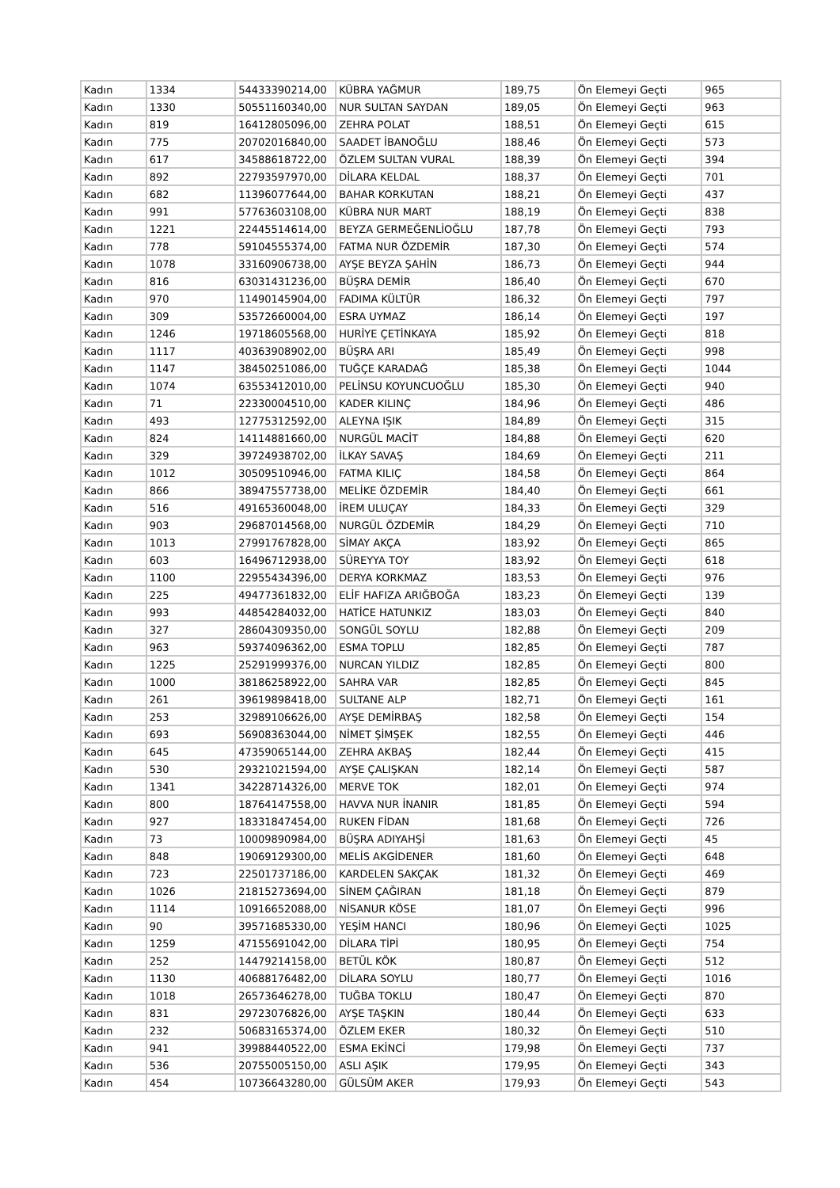| Kadın | 1334 | 54433390214,00 | KÜBRA YAĞMUR | 189,75 | Ön Elemeyi Geçti | 965 |
| Kadın | 1330 | 50551160340,00 | NUR SULTAN SAYDAN | 189,05 | Ön Elemeyi Geçti | 963 |
| Kadın | 819 | 16412805096,00 | ZEHRA POLAT | 188,51 | Ön Elemeyi Geçti | 615 |
| Kadın | 775 | 20702016840,00 | SAADET İBANOĞLU | 188,46 | Ön Elemeyi Geçti | 573 |
| Kadın | 617 | 34588618722,00 | ÖZLEM SULTAN VURAL | 188,39 | Ön Elemeyi Geçti | 394 |
| Kadın | 892 | 22793597970,00 | DİLARA KELDAL | 188,37 | Ön Elemeyi Geçti | 701 |
| Kadın | 682 | 11396077644,00 | BAHAR KORKUTAN | 188,21 | Ön Elemeyi Geçti | 437 |
| Kadın | 991 | 57763603108,00 | KÜBRA NUR MART | 188,19 | Ön Elemeyi Geçti | 838 |
| Kadın | 1221 | 22445514614,00 | BEYZA GERMEĞENLİOĞLU | 187,78 | Ön Elemeyi Geçti | 793 |
| Kadın | 778 | 59104555374,00 | FATMA NUR ÖZDEMİR | 187,30 | Ön Elemeyi Geçti | 574 |
| Kadın | 1078 | 33160906738,00 | AYŞE BEYZA ŞAHİN | 186,73 | Ön Elemeyi Geçti | 944 |
| Kadın | 816 | 63031431236,00 | BÜŞRA DEMİR | 186,40 | Ön Elemeyi Geçti | 670 |
| Kadın | 970 | 11490145904,00 | FADIMA KÜLTÜR | 186,32 | Ön Elemeyi Geçti | 797 |
| Kadın | 309 | 53572660004,00 | ESRA UYMAZ | 186,14 | Ön Elemeyi Geçti | 197 |
| Kadın | 1246 | 19718605568,00 | HURİYE ÇETİNKAYA | 185,92 | Ön Elemeyi Geçti | 818 |
| Kadın | 1117 | 40363908902,00 | BÜŞRA ARI | 185,49 | Ön Elemeyi Geçti | 998 |
| Kadın | 1147 | 38450251086,00 | TUĞÇE KARADAĞ | 185,38 | Ön Elemeyi Geçti | 1044 |
| Kadın | 1074 | 63553412010,00 | PELİNSU KOYUNCUOĞLU | 185,30 | Ön Elemeyi Geçti | 940 |
| Kadın | 71 | 22330004510,00 | KADER KILINÇ | 184,96 | Ön Elemeyi Geçti | 486 |
| Kadın | 493 | 12775312592,00 | ALEYNA IŞIK | 184,89 | Ön Elemeyi Geçti | 315 |
| Kadın | 824 | 14114881660,00 | NURGÜL MACİT | 184,88 | Ön Elemeyi Geçti | 620 |
| Kadın | 329 | 39724938702,00 | İLKAY SAVAŞ | 184,69 | Ön Elemeyi Geçti | 211 |
| Kadın | 1012 | 30509510946,00 | FATMA KILIÇ | 184,58 | Ön Elemeyi Geçti | 864 |
| Kadın | 866 | 38947557738,00 | MELİKE ÖZDEMİR | 184,40 | Ön Elemeyi Geçti | 661 |
| Kadın | 516 | 49165360048,00 | İREM ULUÇAY | 184,33 | Ön Elemeyi Geçti | 329 |
| Kadın | 903 | 29687014568,00 | NURGÜL ÖZDEMİR | 184,29 | Ön Elemeyi Geçti | 710 |
| Kadın | 1013 | 27991767828,00 | SİMAY AKÇA | 183,92 | Ön Elemeyi Geçti | 865 |
| Kadın | 603 | 16496712938,00 | SÜREYYA TOY | 183,92 | Ön Elemeyi Geçti | 618 |
| Kadın | 1100 | 22955434396,00 | DERYA KORKMAZ | 183,53 | Ön Elemeyi Geçti | 976 |
| Kadın | 225 | 49477361832,00 | ELİF HAFIZA ARIĞBOĞA | 183,23 | Ön Elemeyi Geçti | 139 |
| Kadın | 993 | 44854284032,00 | HATİCE HATUNKIZ | 183,03 | Ön Elemeyi Geçti | 840 |
| Kadın | 327 | 28604309350,00 | SONGÜL SOYLU | 182,88 | Ön Elemeyi Geçti | 209 |
| Kadın | 963 | 59374096362,00 | ESMA TOPLU | 182,85 | Ön Elemeyi Geçti | 787 |
| Kadın | 1225 | 25291999376,00 | NURCAN YILDIZ | 182,85 | Ön Elemeyi Geçti | 800 |
| Kadın | 1000 | 38186258922,00 | SAHRA VAR | 182,85 | Ön Elemeyi Geçti | 845 |
| Kadın | 261 | 39619898418,00 | SULTANE ALP | 182,71 | Ön Elemeyi Geçti | 161 |
| Kadın | 253 | 32989106626,00 | AYŞE DEMİRBAŞ | 182,58 | Ön Elemeyi Geçti | 154 |
| Kadın | 693 | 56908363044,00 | NİMET ŞİMŞEK | 182,55 | Ön Elemeyi Geçti | 446 |
| Kadın | 645 | 47359065144,00 | ZEHRA AKBAŞ | 182,44 | Ön Elemeyi Geçti | 415 |
| Kadın | 530 | 29321021594,00 | AYŞE ÇALIŞKAN | 182,14 | Ön Elemeyi Geçti | 587 |
| Kadın | 1341 | 34228714326,00 | MERVE TOK | 182,01 | Ön Elemeyi Geçti | 974 |
| Kadın | 800 | 18764147558,00 | HAVVA NUR İNANIR | 181,85 | Ön Elemeyi Geçti | 594 |
| Kadın | 927 | 18331847454,00 | RUKEN FİDAN | 181,68 | Ön Elemeyi Geçti | 726 |
| Kadın | 73 | 10009890984,00 | BÜŞRA ADIYAHŞİ | 181,63 | Ön Elemeyi Geçti | 45 |
| Kadın | 848 | 19069129300,00 | MELİS AKGİDENER | 181,60 | Ön Elemeyi Geçti | 648 |
| Kadın | 723 | 22501737186,00 | KARDELEN SAKÇAK | 181,32 | Ön Elemeyi Geçti | 469 |
| Kadın | 1026 | 21815273694,00 | SİNEM ÇAĞIRAN | 181,18 | Ön Elemeyi Geçti | 879 |
| Kadın | 1114 | 10916652088,00 | NİSANUR KÖSE | 181,07 | Ön Elemeyi Geçti | 996 |
| Kadın | 90 | 39571685330,00 | YEŞİM HANCI | 180,96 | Ön Elemeyi Geçti | 1025 |
| Kadın | 1259 | 47155691042,00 | DİLARA TİPİ | 180,95 | Ön Elemeyi Geçti | 754 |
| Kadın | 252 | 14479214158,00 | BETÜL KÖK | 180,87 | Ön Elemeyi Geçti | 512 |
| Kadın | 1130 | 40688176482,00 | DİLARA SOYLU | 180,77 | Ön Elemeyi Geçti | 1016 |
| Kadın | 1018 | 26573646278,00 | TUĞBA TOKLU | 180,47 | Ön Elemeyi Geçti | 870 |
| Kadın | 831 | 29723076826,00 | AYŞE TAŞKIN | 180,44 | Ön Elemeyi Geçti | 633 |
| Kadın | 232 | 50683165374,00 | ÖZLEM EKER | 180,32 | Ön Elemeyi Geçti | 510 |
| Kadın | 941 | 39988440522,00 | ESMA EKİNCİ | 179,98 | Ön Elemeyi Geçti | 737 |
| Kadın | 536 | 20755005150,00 | ASLI AŞIK | 179,95 | Ön Elemeyi Geçti | 343 |
| Kadın | 454 | 10736643280,00 | GÜLSÜM AKER | 179,93 | Ön Elemeyi Geçti | 543 |